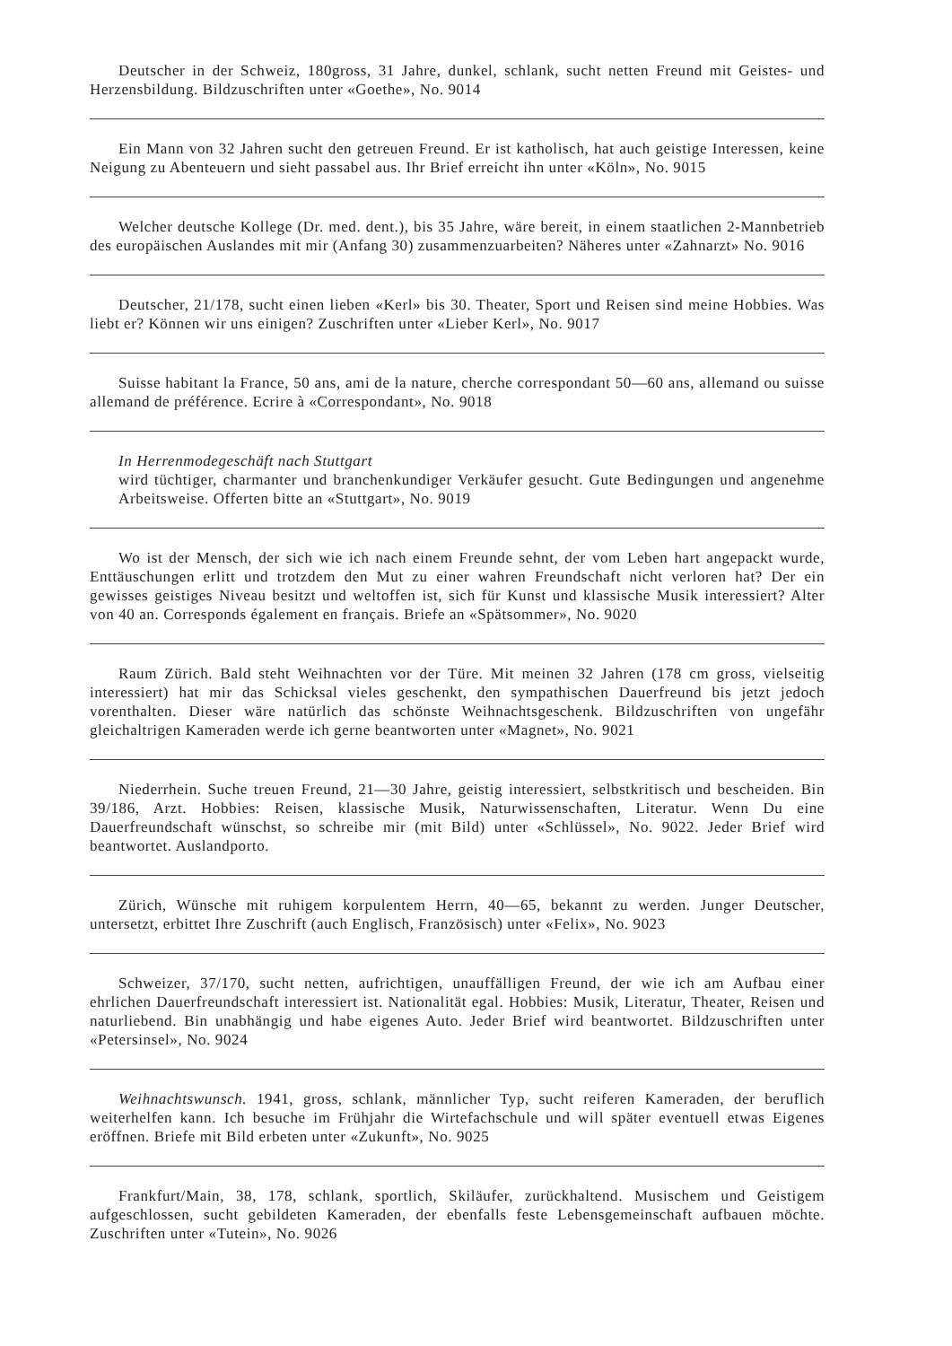Deutscher in der Schweiz, 180gross, 31 Jahre, dunkel, schlank, sucht netten Freund mit Geistes- und Herzensbildung. Bildzuschriften unter «Goethe», No. 9014
Ein Mann von 32 Jahren sucht den getreuen Freund. Er ist katholisch, hat auch geistige Interessen, keine Neigung zu Abenteuern und sieht passabel aus. Ihr Brief erreicht ihn unter «Köln», No. 9015
Welcher deutsche Kollege (Dr. med. dent.), bis 35 Jahre, wäre bereit, in einem staatlichen 2-Mannbetrieb des europäischen Auslandes mit mir (Anfang 30) zusammenzuarbeiten? Näheres unter «Zahnarzt» No. 9016
Deutscher, 21/178, sucht einen lieben «Kerl» bis 30. Theater, Sport und Reisen sind meine Hobbies. Was liebt er? Können wir uns einigen? Zuschriften unter «Lieber Kerl», No. 9017
Suisse habitant la France, 50 ans, ami de la nature, cherche correspondant 50—60 ans, allemand ou suisse allemand de préférence. Ecrire à «Correspondant», No. 9018
In Herrenmodegeschäft nach Stuttgart
wird tüchtiger, charmanter und branchenkundiger Verkäufer gesucht. Gute Bedingungen und angenehme Arbeitsweise. Offerten bitte an «Stuttgart», No. 9019
Wo ist der Mensch, der sich wie ich nach einem Freunde sehnt, der vom Leben hart angepackt wurde, Enttäuschungen erlitt und trotzdem den Mut zu einer wahren Freundschaft nicht verloren hat? Der ein gewisses geistiges Niveau besitzt und weltoffen ist, sich für Kunst und klassische Musik interessiert? Alter von 40 an. Corresponds également en français. Briefe an «Spätsommer», No. 9020
Raum Zürich. Bald steht Weihnachten vor der Türe. Mit meinen 32 Jahren (178 cm gross, vielseitig interessiert) hat mir das Schicksal vieles geschenkt, den sympathischen Dauerfreund bis jetzt jedoch vorenthalten. Dieser wäre natürlich das schönste Weihnachtsgeschenk. Bildzuschriften von ungefähr gleichaltrigen Kameraden werde ich gerne beantworten unter «Magnet», No. 9021
Niederrhein. Suche treuen Freund, 21—30 Jahre, geistig interessiert, selbstkritisch und bescheiden. Bin 39/186, Arzt. Hobbies: Reisen, klassische Musik, Naturwissenschaften, Literatur. Wenn Du eine Dauerfreundschaft wünschst, so schreibe mir (mit Bild) unter «Schlüssel», No. 9022. Jeder Brief wird beantwortet. Auslandporto.
Zürich, Wünsche mit ruhigem korpulentem Herrn, 40—65, bekannt zu werden. Junger Deutscher, untersetzt, erbittet Ihre Zuschrift (auch Englisch, Französisch) unter «Felix», No. 9023
Schweizer, 37/170, sucht netten, aufrichtigen, unauffälligen Freund, der wie ich am Aufbau einer ehrlichen Dauerfreundschaft interessiert ist. Nationalität egal. Hobbies: Musik, Literatur, Theater, Reisen und naturliebend. Bin unabhängig und habe eigenes Auto. Jeder Brief wird beantwortet. Bildzuschriften unter «Petersinsel», No. 9024
Weihnachtswunsch. 1941, gross, schlank, männlicher Typ, sucht reiferen Kameraden, der beruflich weiterhelfen kann. Ich besuche im Frühjahr die Wirtefachschule und will später eventuell etwas Eigenes eröffnen. Briefe mit Bild erbeten unter «Zukunft», No. 9025
Frankfurt/Main, 38, 178, schlank, sportlich, Skiläufer, zurückhaltend. Musischem und Geistigem aufgeschlossen, sucht gebildeten Kameraden, der ebenfalls feste Lebensgemeinschaft aufbauen möchte. Zuschriften unter «Tutein», No. 9026